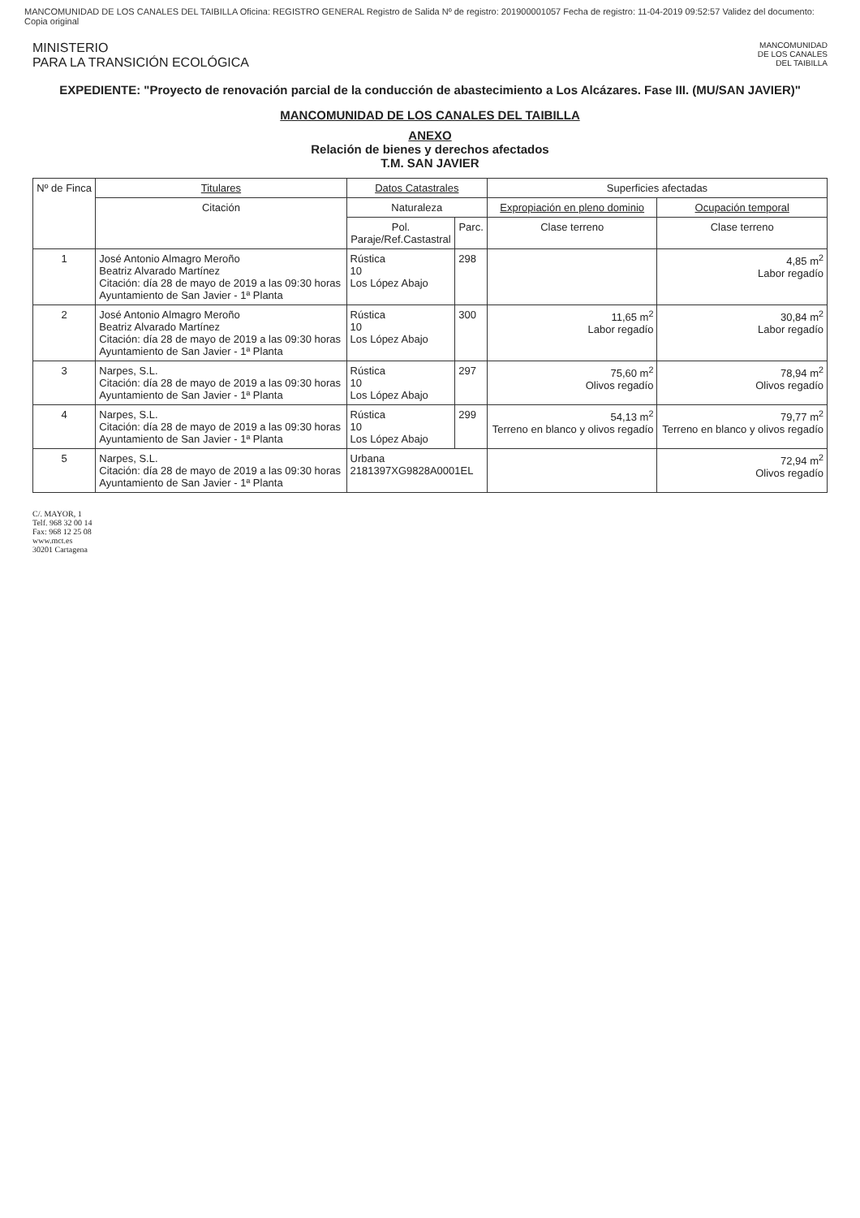MANCOMUNIDAD DE LOS CANALES DEL TAIBILLA Oficina: REGISTRO GENERAL Registro de Salida Nº de registro: 201900001057 Fecha de registro: 11-04-2019 09:52:57 Validez del documento: Copia original
MINISTERIO
PARA LA TRANSICIÓN ECOLÓGICA
MANCOMUNIDAD
DE LOS CANALES
DEL TAIBILLA
EXPEDIENTE: "Proyecto de renovación parcial de la conducción de abastecimiento a Los Alcázares. Fase III. (MU/SAN JAVIER)"
MANCOMUNIDAD DE LOS CANALES DEL TAIBILLA
ANEXO
Relación de bienes y derechos afectados
T.M. SAN JAVIER
| Nº de Finca | Titulares | Datos Catastrales | | Superficies afectadas | |
| --- | --- | --- | --- | --- | --- |
| | Citación | Naturaleza | | Expropiación en pleno dominio | Ocupación temporal |
| | | Pol. Paraje/Ref.Castastral | Parc. | Clase terreno | Clase terreno |
| 1 | José Antonio Almagro Meroño Beatriz Alvarado Martínez Citación: día 28 de mayo de 2019 a las 09:30 horas Ayuntamiento de San Javier - 1ª Planta | Rústica 10 Los López Abajo | 298 | | 4,85 m<sup>2</sup> Labor regadío |
| 2 | José Antonio Almagro Meroño Beatriz Alvarado Martínez Citación: día 28 de mayo de 2019 a las 09:30 horas Ayuntamiento de San Javier - 1ª Planta | Rústica 10 Los López Abajo | 300 | 11,65 m<sup>2</sup> Labor regadío | 30,84 m<sup>2</sup> Labor regadío |
| 3 | Narpes, S.L. Citación: día 28 de mayo de 2019 a las 09:30 horas Ayuntamiento de San Javier - 1ª Planta | Rústica 10 Los López Abajo | 297 | 75,60 m<sup>2</sup> Olivos regadío | 78,94 m<sup>2</sup> Olivos regadío |
| 4 | Narpes, S.L. Citación: día 28 de mayo de 2019 a las 09:30 horas Ayuntamiento de San Javier - 1ª Planta | Rústica 10 Los López Abajo | 299 | 54,13 m<sup>2</sup> Terreno en blanco y olivos regadío | 79,77 m<sup>2</sup> Terreno en blanco y olivos regadío |
| 5 | Narpes, S.L. Citación: día 28 de mayo de 2019 a las 09:30 horas Ayuntamiento de San Javier - 1ª Planta | Urbana 2181397XG9828A0001EL | | | 72,94 m<sup>2</sup> Olivos regadío |
C/. MAYOR, 1
Telf. 968 32 00 14
Fax: 968 12 25 08
www.mct.es
30201 Cartagena